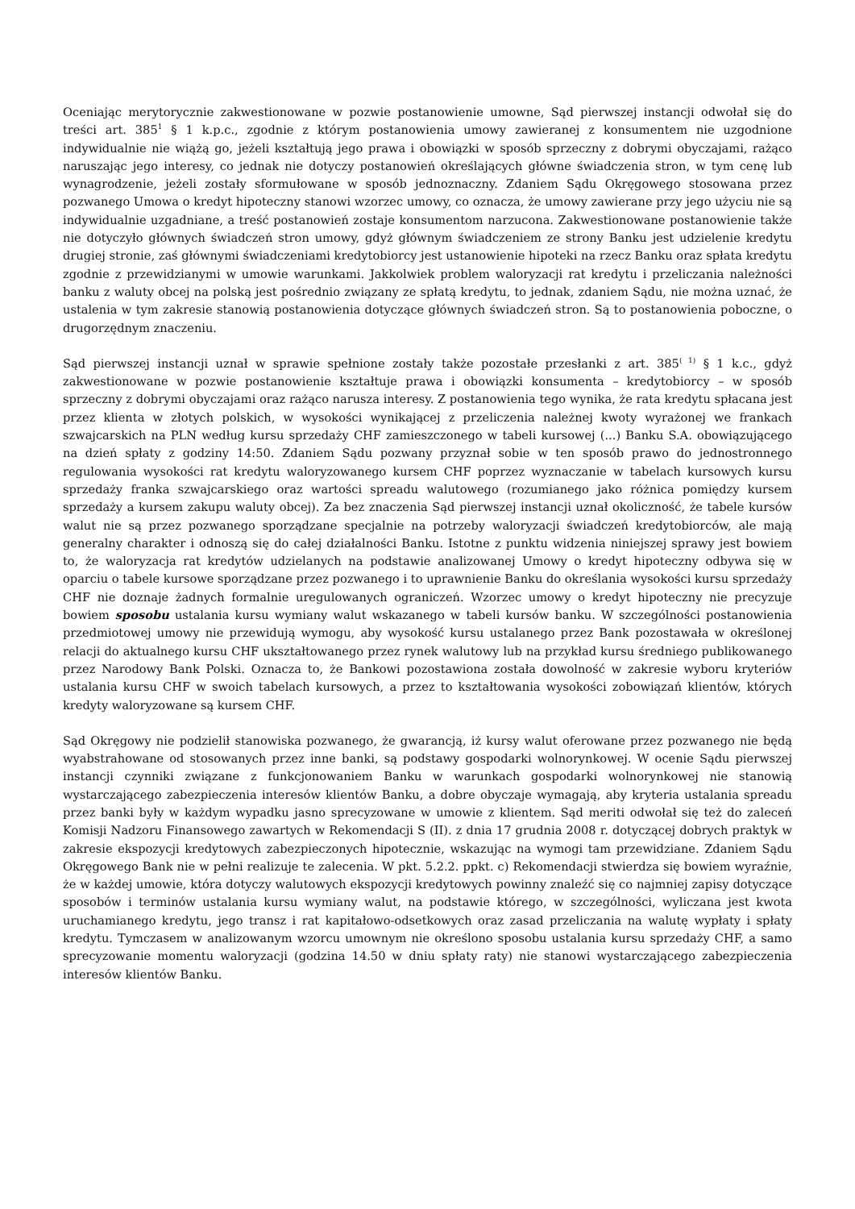Oceniając merytorycznie zakwestionowane w pozwie postanowienie umowne, Sąd pierwszej instancji odwołał się do treści art. 385<sup>1</sup> § 1 k.p.c., zgodnie z którym postanowienia umowy zawieranej z konsumentem nie uzgodnione indywidualnie nie wiążą go, jeżeli kształtują jego prawa i obowiązki w sposób sprzeczny z dobrymi obyczajami, rażąco naruszając jego interesy, co jednak nie dotyczy postanowień określających główne świadczenia stron, w tym cenę lub wynagrodzenie, jeżeli zostały sformułowane w sposób jednoznaczny. Zdaniem Sądu Okręgowego stosowana przez pozwanego Umowa o kredyt hipoteczny stanowi wzorzec umowy, co oznacza, że umowy zawierane przy jego użyciu nie są indywidualnie uzgadniane, a treść postanowień zostaje konsumentom narzucona. Zakwestionowane postanowienie także nie dotyczyło głównych świadczeń stron umowy, gdyż głównym świadczeniem ze strony Banku jest udzielenie kredytu drugiej stronie, zaś głównymi świadczeniami kredytobiorcy jest ustanowienie hipoteki na rzecz Banku oraz spłata kredytu zgodnie z przewidzianymi w umowie warunkami. Jakkolwiek problem waloryzacji rat kredytu i przeliczania należności banku z waluty obcej na polską jest pośrednio związany ze spłatą kredytu, to jednak, zdaniem Sądu, nie można uznać, że ustalenia w tym zakresie stanowią postanowienia dotyczące głównych świadczeń stron. Są to postanowienia poboczne, o drugorzędnym znaczeniu.
Sąd pierwszej instancji uznał w sprawie spełnione zostały także pozostałe przesłanki z art. 385<sup>( 1)</sup> § 1 k.c., gdyż zakwestionowane w pozwie postanowienie kształtuje prawa i obowiązki konsumenta – kredytobiorcy – w sposób sprzeczny z dobrymi obyczajami oraz rażąco narusza interesy. Z postanowienia tego wynika, że rata kredytu spłacana jest przez klienta w złotych polskich, w wysokości wynikającej z przeliczenia należnej kwoty wyrażonej we frankach szwajcarskich na PLN według kursu sprzedaży CHF zamieszczonego w tabeli kursowej (...) Banku S.A. obowiązującego na dzień spłaty z godziny 14:50. Zdaniem Sądu pozwany przyznał sobie w ten sposób prawo do jednostronnego regulowania wysokości rat kredytu waloryzowanego kursem CHF poprzez wyznaczanie w tabelach kursowych kursu sprzedaży franka szwajcarskiego oraz wartości spreadu walutowego (rozumianego jako różnica pomiędzy kursem sprzedaży a kursem zakupu waluty obcej). Za bez znaczenia Sąd pierwszej instancji uznał okoliczność, że tabele kursów walut nie są przez pozwanego sporządzane specjalnie na potrzeby waloryzacji świadczeń kredytobiorców, ale mają generalny charakter i odnoszą się do całej działalności Banku. Istotne z punktu widzenia niniejszej sprawy jest bowiem to, że waloryzacja rat kredytów udzielanych na podstawie analizowanej Umowy o kredyt hipoteczny odbywa się w oparciu o tabele kursowe sporządzane przez pozwanego i to uprawnienie Banku do określania wysokości kursu sprzedaży CHF nie doznaje żadnych formalnie uregulowanych ograniczeń. Wzorzec umowy o kredyt hipoteczny nie precyzuje bowiem sposobu ustalania kursu wymiany walut wskazanego w tabeli kursów banku. W szczególności postanowienia przedmiotowej umowy nie przewidują wymogu, aby wysokość kursu ustalanego przez Bank pozostawała w określonej relacji do aktualnego kursu CHF ukształtowanego przez rynek walutowy lub na przykład kursu średniego publikowanego przez Narodowy Bank Polski. Oznacza to, że Bankowi pozostawiona została dowolność w zakresie wyboru kryteriów ustalania kursu CHF w swoich tabelach kursowych, a przez to kształtowania wysokości zobowiązań klientów, których kredyty waloryzowane są kursem CHF.
Sąd Okręgowy nie podzielił stanowiska pozwanego, że gwarancją, iż kursy walut oferowane przez pozwanego nie będą wyabstrahowane od stosowanych przez inne banki, są podstawy gospodarki wolnorynkowej. W ocenie Sądu pierwszej instancji czynniki związane z funkcjonowaniem Banku w warunkach gospodarki wolnorynkowej nie stanowią wystarczającego zabezpieczenia interesów klientów Banku, a dobre obyczaje wymagają, aby kryteria ustalania spreadu przez banki były w każdym wypadku jasno sprecyzowane w umowie z klientem. Sąd meriti odwołał się też do zaleceń Komisji Nadzoru Finansowego zawartych w Rekomendacji S (II). z dnia 17 grudnia 2008 r. dotyczącej dobrych praktyk w zakresie ekspozycji kredytowych zabezpieczonych hipotecznie, wskazując na wymogi tam przewidziane. Zdaniem Sądu Okręgowego Bank nie w pełni realizuje te zalecenia. W pkt. 5.2.2. ppkt. c) Rekomendacji stwierdza się bowiem wyraźnie, że w każdej umowie, która dotyczy walutowych ekspozycji kredytowych powinny znaleźć się co najmniej zapisy dotyczące sposobów i terminów ustalania kursu wymiany walut, na podstawie którego, w szczególności, wyliczana jest kwota uruchamianego kredytu, jego transz i rat kapitałowo-odsetkowych oraz zasad przeliczania na walutę wypłaty i spłaty kredytu. Tymczasem w analizowanym wzorcu umownym nie określono sposobu ustalania kursu sprzedaży CHF, a samo sprecyzowanie momentu waloryzacji (godzina 14.50 w dniu spłaty raty) nie stanowi wystarczającego zabezpieczenia interesów klientów Banku.